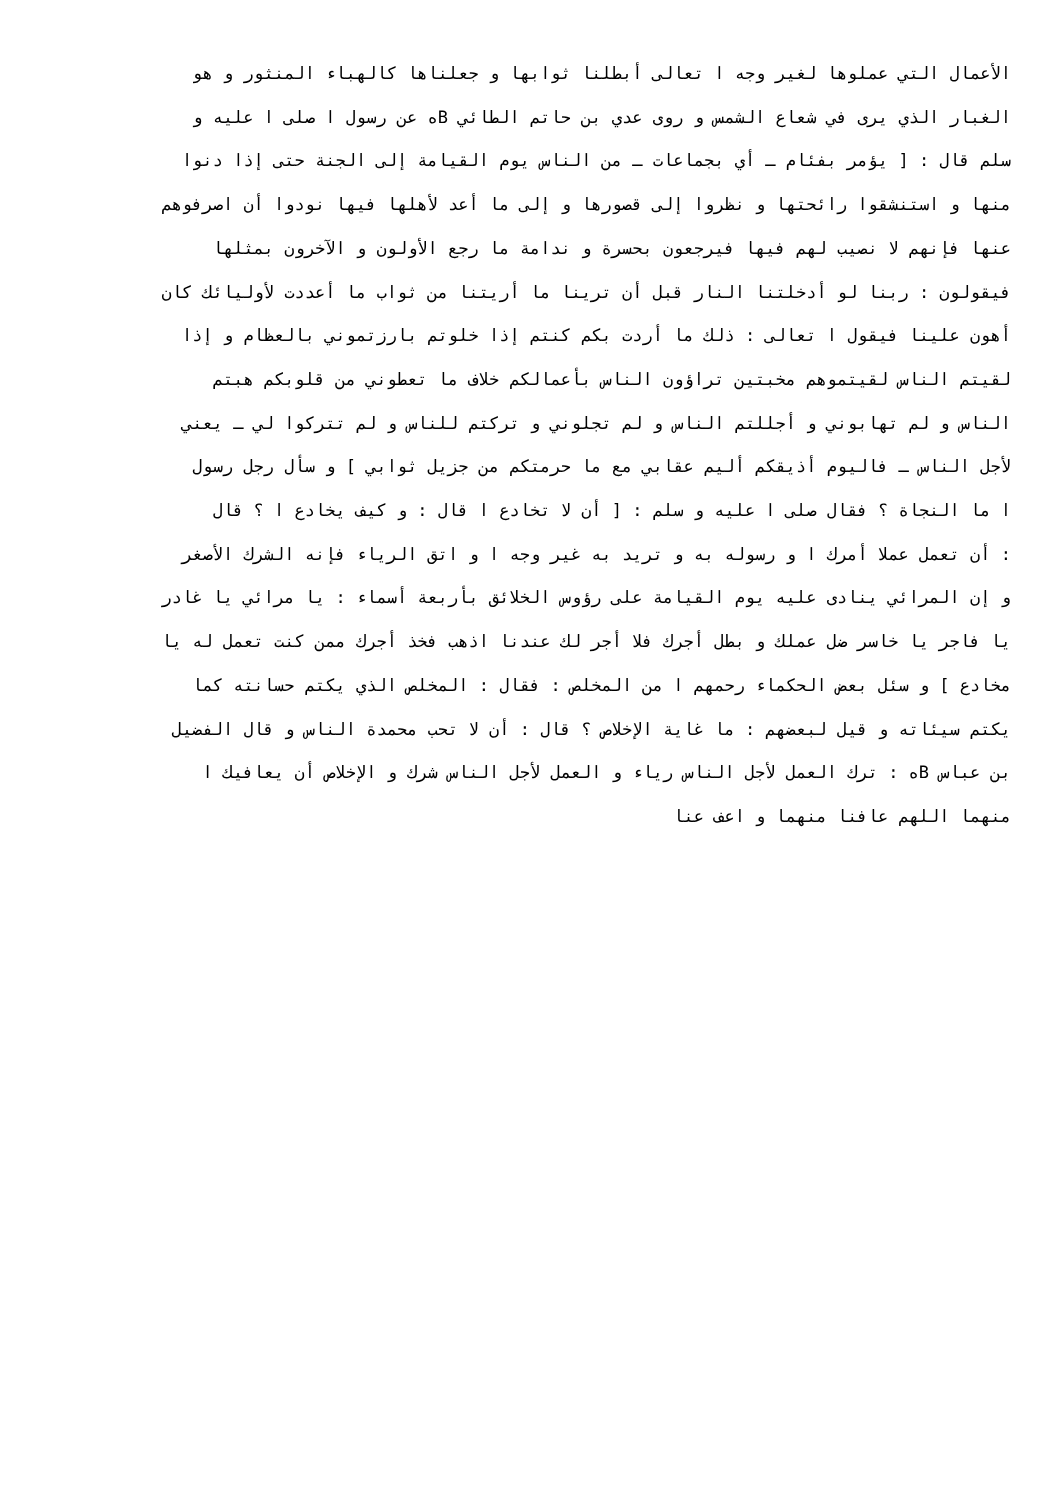الأعمال التي عملوها لغير وجه ا تعالى أبطلنا ثوابها و جعلناها كالهباء المنثور و هو
الغبار الذي يرى في شعاع الشمس و روى عدي بن حاتم الطائي Bه عن رسول ا صلى ا عليه و
سلم قال : [ يؤمر بفئام ـ أي بجماعات ـ من الناس يوم القيامة إلى الجنة حتى إذا دنوا
منها و استنشقوا رائحتها و نظروا إلى قصورها و إلى ما أعد لأهلها فيها نودوا أن اصرفوهم
عنها فإنهم لا نصيب لهم فيها فيرجعون بحسرة و ندامة ما رجع الأولون و الآخرون بمثلها
فيقولون : ربنا لو أدخلتنا النار قبل أن ترينا ما أريتنا من ثواب ما أعددت لأوليائك كان
أهون علينا فيقول ا تعالى : ذلك ما أردت بكم كنتم إذا خلوتم بارزتموني بالعظام و إذا
لقيتم الناس لقيتموهم مخبتين تراؤون الناس بأعمالكم خلاف ما تعطوني من قلوبكم هبتم
الناس و لم تهابوني و أجللتم الناس و لم تجلوني و تركتم للناس و لم تتركوا لي ـ يعني
لأجل الناس ـ فاليوم أذيقكم أليم عقابي مع ما حرمتكم من جزيل ثوابي ] و سأل رجل رسول
ا ما النجاة ؟ فقال صلى ا عليه و سلم : [ أن لا تخادع ا قال : و كيف يخادع ا ؟ قال
: أن تعمل عملا أمرك ا و رسوله به و تريد به غير وجه ا و اتق الرياء فإنه الشرك الأصغر
و إن المرائي ينادى عليه يوم القيامة على رؤوس الخلائق بأربعة أسماء : يا مرائي يا غادر
يا فاجر يا خاسر ضل عملك و بطل أجرك فلا أجر لك عندنا اذهب فخذ أجرك ممن كنت تعمل له يا
مخادع ] و سئل بعض الحكماء رحمهم ا من المخلص : فقال : المخلص الذي يكتم حسانته كما
يكتم سيئاته و قيل لبعضهم : ما غاية الإخلاص ؟ قال : أن لا تحب محمدة الناس و قال الفضيل
بن عباس Bه : ترك العمل لأجل الناس رياء و العمل لأجل الناس شرك و الإخلاص أن يعافيك ا
منهما اللهم عافنا منهما و اعف عنا